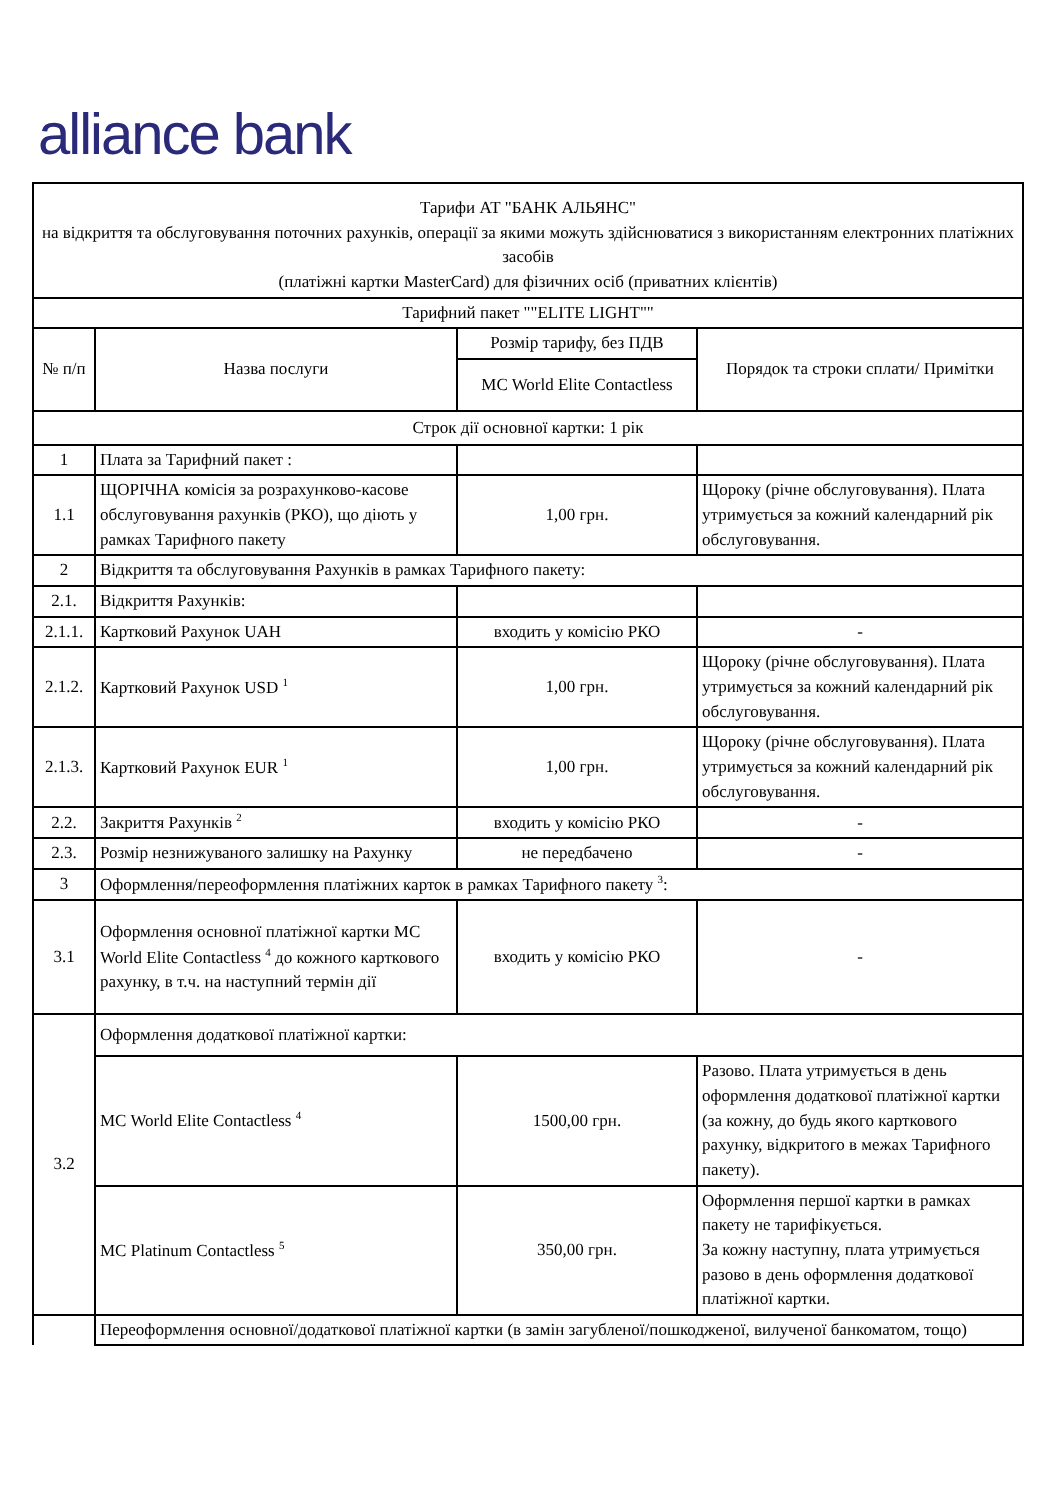alliance bank
| Тарифи АТ "БАНК АЛЬЯНС" на відкриття та обслуговування поточних рахунків, операції за якими можуть здійснюватися з використанням електронних платіжних засобів (платіжні картки MasterCard) для фізичних осіб (приватних клієнтів) | | | |
| Тарифний пакет ""ELITE LIGHT"" | | | |
| № п/п | Назва послуги | Розмір тарифу, без ПДВ | Порядок та строки сплати/ Примітки |
| | | MC World Elite Contactless | |
| Строк дії основної картки: 1 рік | | | |
| 1 | Плата за Тарифний пакет : | | |
| 1.1 | ЩОРІЧНА комісія за розрахунково-касове обслуговування рахунків (РКО), що діють у рамках Тарифного пакету | 1,00 грн. | Щороку (річне обслуговування). Плата утримується за кожний календарний рік обслуговування. |
| 2 | Відкриття та обслуговування Рахунків в рамках Тарифного пакету: | | |
| 2.1. | Відкриття Рахунків: | | |
| 2.1.1. | Картковий Рахунок UAH | входить у комісію РКО | - |
| 2.1.2. | Картковий Рахунок USD <sup>1</sup> | 1,00 грн. | Щороку (річне обслуговування). Плата утримується за кожний календарний рік обслуговування. |
| 2.1.3. | Картковий Рахунок EUR <sup>1</sup> | 1,00 грн. | Щороку (річне обслуговування). Плата утримується за кожний календарний рік обслуговування. |
| 2.2. | Закриття Рахунків <sup>2</sup> | входить у комісію РКО | - |
| 2.3. | Розмір незнижуваного залишку на Рахунку | не передбачено | - |
| 3 | Оформлення/переоформлення платіжних карток в рамках Тарифного пакету <sup>3</sup>: | | |
| 3.1 | Оформлення основної платіжної картки MC World Elite Contactless <sup>4</sup> до кожного карткового рахунку, в т.ч. на наступний термін дії | входить у комісію РКО | - |
| 3.2 | Оформлення додаткової платіжної картки: | | |
| | MC World Elite Contactless <sup>4</sup> | 1500,00 грн. | Разово. Плата утримується в день оформлення додаткової платіжної картки (за кожну, до будь якого карткового рахунку, відкритого в межах Тарифного пакету). |
| | MC Platinum Contactless <sup>5</sup> | 350,00 грн. | Оформлення першої картки в рамках пакету не тарифікується. За кожну наступну, плата утримується разово в день оформлення додаткової платіжної картки. |
| | Переоформлення основної/додаткової платіжної картки (в замін загубленої/пошкодженої, вилученої банкоматом, тощо) | | |